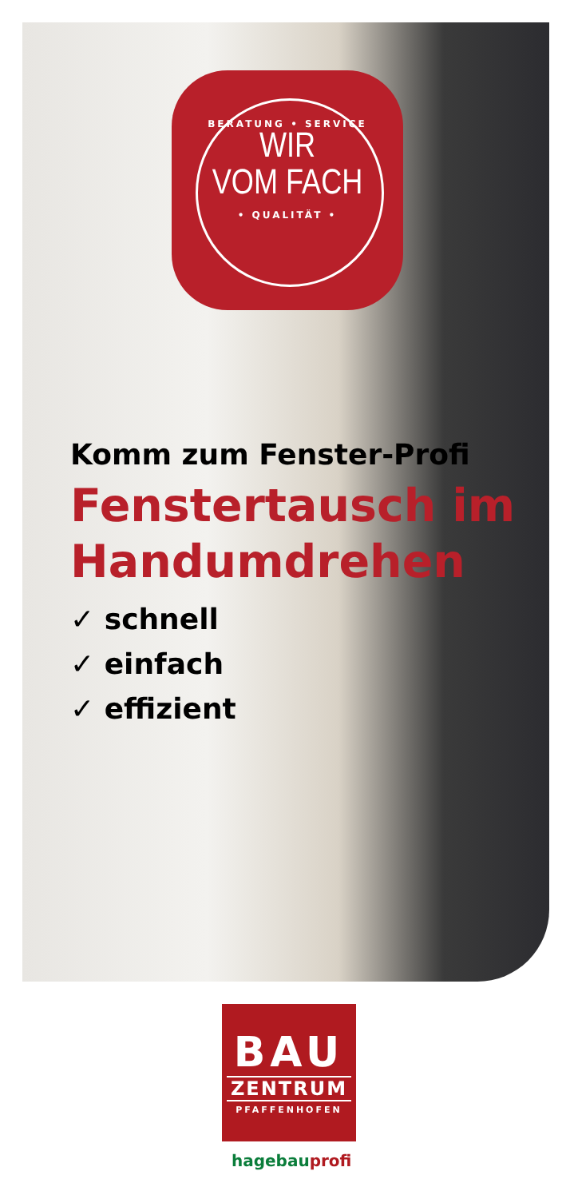BERATUNG • SERVICE
WIR
VOM FACH
• QUALITÄT •
Komm zum Fenster-Profi
Fenstertausch im Handumdrehen
✓ schnell
✓ einfach
✓ effizient
BAU
ZENTRUM
PFAFFENHOFEN
hagebauprofi